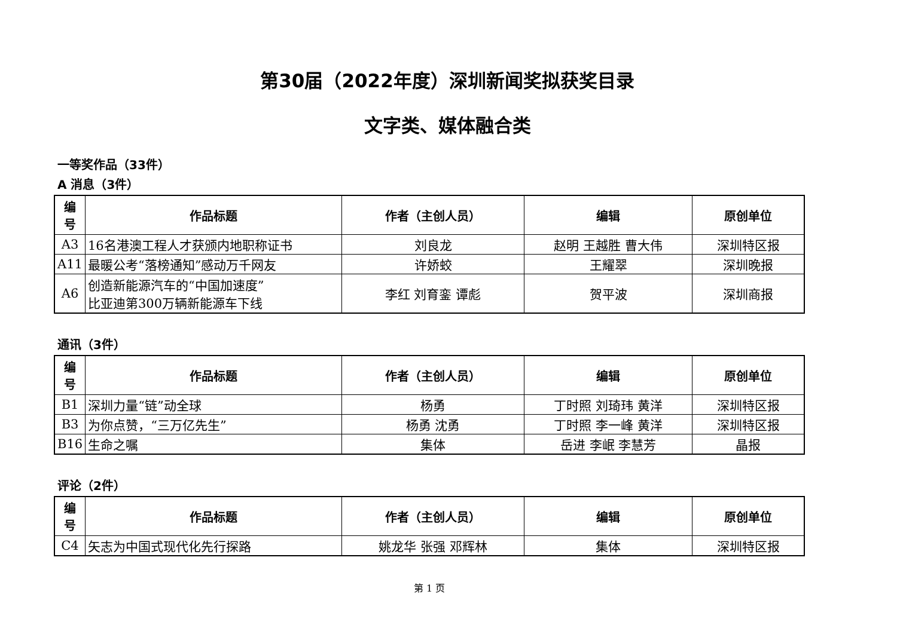第30届（2022年度）深圳新闻奖拟获奖目录
文字类、媒体融合类
一等奖作品（33件）
A 消息（3件）
| 编 号 | 作品标题 | 作者（主创人员） | 编辑 | 原创单位 |
| --- | --- | --- | --- | --- |
| A3 | 16名港澳工程人才获颁内地职称证书 | 刘良龙 | 赵明 王越胜 曹大伟 | 深圳特区报 |
| A11 | 最暖公考“落榜通知”感动万千网友 | 许娇蛟 | 王耀翠 | 深圳晚报 |
| A6 | 创造新能源汽车的“中国加速度” 比亚迪第300万辆新能源车下线 | 李红 刘育銮 谭彪 | 贺平波 | 深圳商报 |
通讯（3件）
| 编 号 | 作品标题 | 作者（主创人员） | 编辑 | 原创单位 |
| --- | --- | --- | --- | --- |
| B1 | 深圳力量“链”动全球 | 杨勇 | 丁时照 刘琦玮 黄洋 | 深圳特区报 |
| B3 | 为你点赞，“三万亿先生” | 杨勇 沈勇 | 丁时照 李一峰 黄洋 | 深圳特区报 |
| B16 | 生命之嘱 | 集体 | 岳进 李岷 李慧芳 | 晶报 |
评论（2件）
| 编 号 | 作品标题 | 作者（主创人员） | 编辑 | 原创单位 |
| --- | --- | --- | --- | --- |
| C4 | 矢志为中国式现代化先行探路 | 姚龙华 张强 邓辉林 | 集体 | 深圳特区报 |
第 1 页